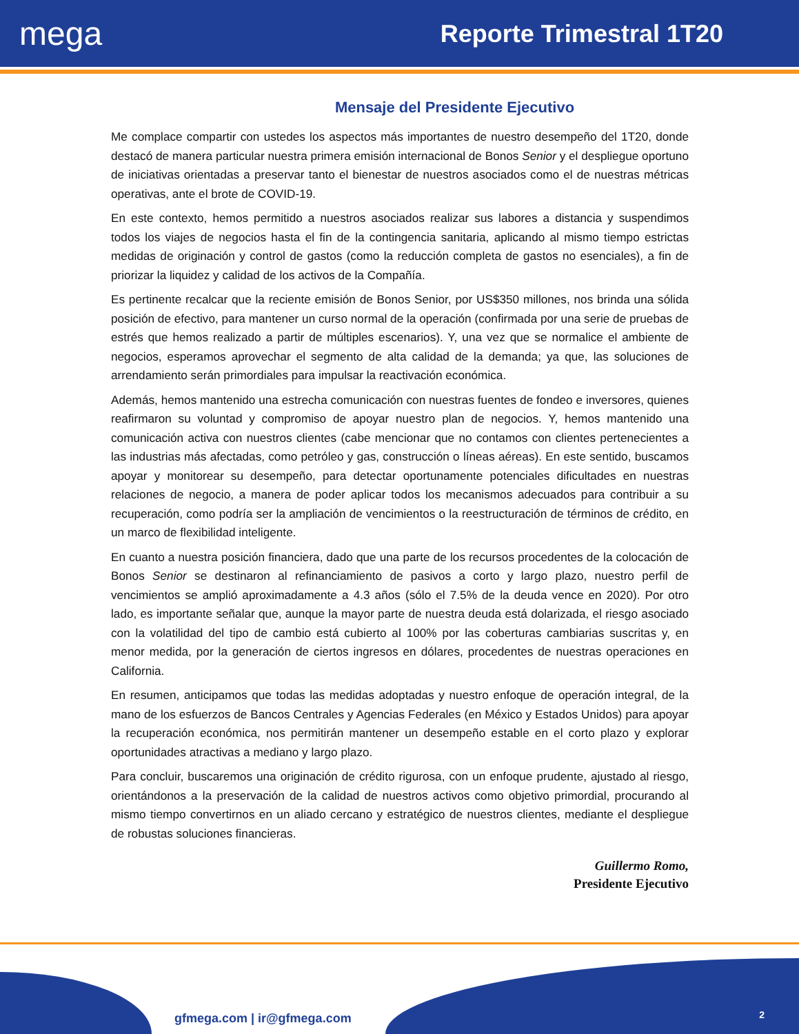mega
Reporte Trimestral 1T20
Mensaje del Presidente Ejecutivo
Me complace compartir con ustedes los aspectos más importantes de nuestro desempeño del 1T20, donde destacó de manera particular nuestra primera emisión internacional de Bonos Senior y el despliegue oportuno de iniciativas orientadas a preservar tanto el bienestar de nuestros asociados como el de nuestras métricas operativas, ante el brote de COVID-19.
En este contexto, hemos permitido a nuestros asociados realizar sus labores a distancia y suspendimos todos los viajes de negocios hasta el fin de la contingencia sanitaria, aplicando al mismo tiempo estrictas medidas de originación y control de gastos (como la reducción completa de gastos no esenciales), a fin de priorizar la liquidez y calidad de los activos de la Compañía.
Es pertinente recalcar que la reciente emisión de Bonos Senior, por US$350 millones, nos brinda una sólida posición de efectivo, para mantener un curso normal de la operación (confirmada por una serie de pruebas de estrés que hemos realizado a partir de múltiples escenarios). Y, una vez que se normalice el ambiente de negocios, esperamos aprovechar el segmento de alta calidad de la demanda; ya que, las soluciones de arrendamiento serán primordiales para impulsar la reactivación económica.
Además, hemos mantenido una estrecha comunicación con nuestras fuentes de fondeo e inversores, quienes reafirmaron su voluntad y compromiso de apoyar nuestro plan de negocios. Y, hemos mantenido una comunicación activa con nuestros clientes (cabe mencionar que no contamos con clientes pertenecientes a las industrias más afectadas, como petróleo y gas, construcción o líneas aéreas). En este sentido, buscamos apoyar y monitorear su desempeño, para detectar oportunamente potenciales dificultades en nuestras relaciones de negocio, a manera de poder aplicar todos los mecanismos adecuados para contribuir a su recuperación, como podría ser la ampliación de vencimientos o la reestructuración de términos de crédito, en un marco de flexibilidad inteligente.
En cuanto a nuestra posición financiera, dado que una parte de los recursos procedentes de la colocación de Bonos Senior se destinaron al refinanciamiento de pasivos a corto y largo plazo, nuestro perfil de vencimientos se amplió aproximadamente a 4.3 años (sólo el 7.5% de la deuda vence en 2020). Por otro lado, es importante señalar que, aunque la mayor parte de nuestra deuda está dolarizada, el riesgo asociado con la volatilidad del tipo de cambio está cubierto al 100% por las coberturas cambiarias suscritas y, en menor medida, por la generación de ciertos ingresos en dólares, procedentes de nuestras operaciones en California.
En resumen, anticipamos que todas las medidas adoptadas y nuestro enfoque de operación integral, de la mano de los esfuerzos de Bancos Centrales y Agencias Federales (en México y Estados Unidos) para apoyar la recuperación económica, nos permitirán mantener un desempeño estable en el corto plazo y explorar oportunidades atractivas a mediano y largo plazo.
Para concluir, buscaremos una originación de crédito rigurosa, con un enfoque prudente, ajustado al riesgo, orientándonos a la preservación de la calidad de nuestros activos como objetivo primordial, procurando al mismo tiempo convertirnos en un aliado cercano y estratégico de nuestros clientes, mediante el despliegue de robustas soluciones financieras.
Guillermo Romo,
Presidente Ejecutivo
gfmega.com | ir@gfmega.com 2